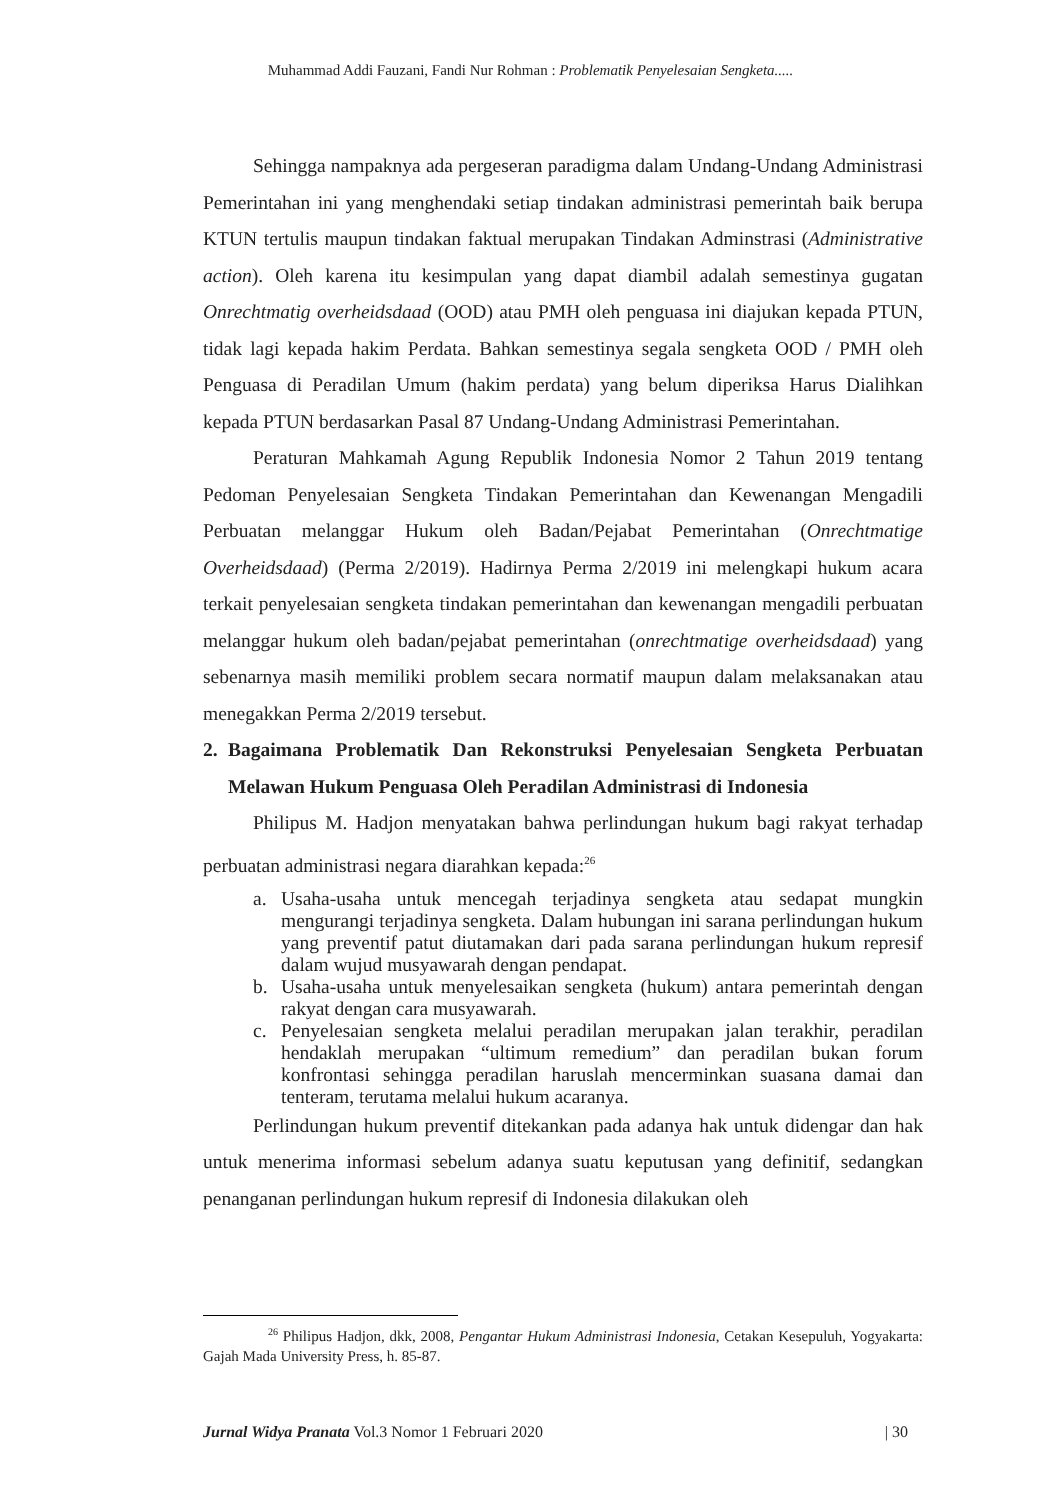Muhammad Addi Fauzani, Fandi Nur Rohman : Problematik Penyelesaian Sengketa.....
Sehingga nampaknya ada pergeseran paradigma dalam Undang-Undang Administrasi Pemerintahan ini yang menghendaki setiap tindakan administrasi pemerintah baik berupa KTUN tertulis maupun tindakan faktual merupakan Tindakan Adminstrasi (Administrative action). Oleh karena itu kesimpulan yang dapat diambil adalah semestinya gugatan Onrechtmatig overheidsdaad (OOD) atau PMH oleh penguasa ini diajukan kepada PTUN, tidak lagi kepada hakim Perdata. Bahkan semestinya segala sengketa OOD / PMH oleh Penguasa di Peradilan Umum (hakim perdata) yang belum diperiksa Harus Dialihkan kepada PTUN berdasarkan Pasal 87 Undang-Undang Administrasi Pemerintahan.
Peraturan Mahkamah Agung Republik Indonesia Nomor 2 Tahun 2019 tentang Pedoman Penyelesaian Sengketa Tindakan Pemerintahan dan Kewenangan Mengadili Perbuatan melanggar Hukum oleh Badan/Pejabat Pemerintahan (Onrechtmatige Overheidsdaad) (Perma 2/2019). Hadirnya Perma 2/2019 ini melengkapi hukum acara terkait penyelesaian sengketa tindakan pemerintahan dan kewenangan mengadili perbuatan melanggar hukum oleh badan/pejabat pemerintahan (onrechtmatige overheidsdaad) yang sebenarnya masih memiliki problem secara normatif maupun dalam melaksanakan atau menegakkan Perma 2/2019 tersebut.
2. Bagaimana Problematik Dan Rekonstruksi Penyelesaian Sengketa Perbuatan Melawan Hukum Penguasa Oleh Peradilan Administrasi di Indonesia
Philipus M. Hadjon menyatakan bahwa perlindungan hukum bagi rakyat terhadap perbuatan administrasi negara diarahkan kepada:<sup>26</sup>
a. Usaha-usaha untuk mencegah terjadinya sengketa atau sedapat mungkin mengurangi terjadinya sengketa. Dalam hubungan ini sarana perlindungan hukum yang preventif patut diutamakan dari pada sarana perlindungan hukum represif dalam wujud musyawarah dengan pendapat.
b. Usaha-usaha untuk menyelesaikan sengketa (hukum) antara pemerintah dengan rakyat dengan cara musyawarah.
c. Penyelesaian sengketa melalui peradilan merupakan jalan terakhir, peradilan hendaklah merupakan “ultimum remedium” dan peradilan bukan forum konfrontasi sehingga peradilan haruslah mencerminkan suasana damai dan tenteram, terutama melalui hukum acaranya.
Perlindungan hukum preventif ditekankan pada adanya hak untuk didengar dan hak untuk menerima informasi sebelum adanya suatu keputusan yang definitif, sedangkan penanganan perlindungan hukum represif di Indonesia dilakukan oleh
<sup>26</sup> Philipus Hadjon, dkk, 2008, Pengantar Hukum Administrasi Indonesia, Cetakan Kesepuluh, Yogyakarta: Gajah Mada University Press, h. 85-87.
Jurnal Widya Pranata Vol.3 Nomor 1 Februari 2020 | 30